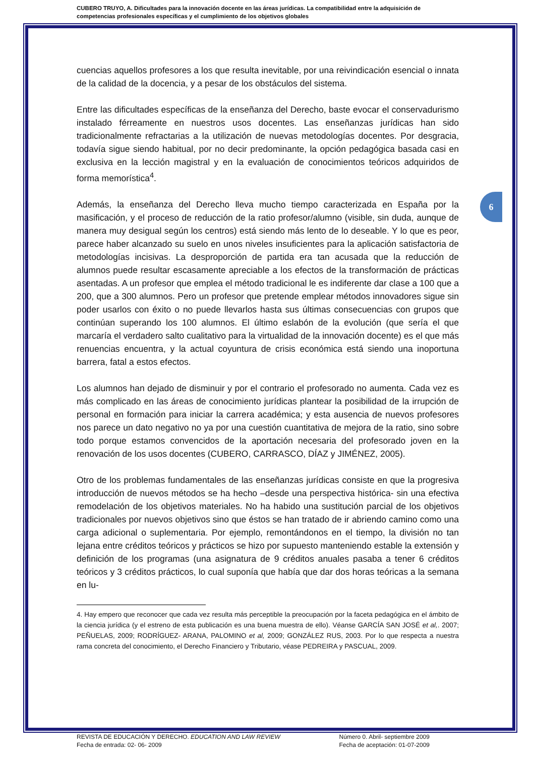CUBERO TRUYO, A. Dificultades para la innovación docente en las áreas jurídicas. La compatibilidad entre la adquisición de competencias profesionales específicas y el cumplimiento de los objetivos globales
6
cuencias aquellos profesores a los que resulta inevitable, por una reivindicación esencial o innata de la calidad de la docencia, y a pesar de los obstáculos del sistema.
Entre las dificultades específicas de la enseñanza del Derecho, baste evocar el conservadurismo instalado férreamente en nuestros usos docentes. Las enseñanzas jurídicas han sido tradicionalmente refractarias a la utilización de nuevas metodologías docentes. Por desgracia, todavía sigue siendo habitual, por no decir predominante, la opción pedagógica basada casi en exclusiva en la lección magistral y en la evaluación de conocimientos teóricos adquiridos de forma memorística<sup>4</sup>.
Además, la enseñanza del Derecho lleva mucho tiempo caracterizada en España por la masificación, y el proceso de reducción de la ratio profesor/alumno (visible, sin duda, aunque de manera muy desigual según los centros) está siendo más lento de lo deseable. Y lo que es peor, parece haber alcanzado su suelo en unos niveles insuficientes para la aplicación satisfactoria de metodologías incisivas. La desproporción de partida era tan acusada que la reducción de alumnos puede resultar escasamente apreciable a los efectos de la transformación de prácticas asentadas. A un profesor que emplea el método tradicional le es indiferente dar clase a 100 que a 200, que a 300 alumnos. Pero un profesor que pretende emplear métodos innovadores sigue sin poder usarlos con éxito o no puede llevarlos hasta sus últimas consecuencias con grupos que continúan superando los 100 alumnos. El último eslabón de la evolución (que sería el que marcaría el verdadero salto cualitativo para la virtualidad de la innovación docente) es el que más renuencias encuentra, y la actual coyuntura de crisis económica está siendo una inoportuna barrera, fatal a estos efectos.
Los alumnos han dejado de disminuir y por el contrario el profesorado no aumenta. Cada vez es más complicado en las áreas de conocimiento jurídicas plantear la posibilidad de la irrupción de personal en formación para iniciar la carrera académica; y esta ausencia de nuevos profesores nos parece un dato negativo no ya por una cuestión cuantitativa de mejora de la ratio, sino sobre todo porque estamos convencidos de la aportación necesaria del profesorado joven en la renovación de los usos docentes (CUBERO, CARRASCO, DÍAZ y JIMÉNEZ, 2005).
Otro de los problemas fundamentales de las enseñanzas jurídicas consiste en que la progresiva introducción de nuevos métodos se ha hecho –desde una perspectiva histórica- sin una efectiva remodelación de los objetivos materiales. No ha habido una sustitución parcial de los objetivos tradicionales por nuevos objetivos sino que éstos se han tratado de ir abriendo camino como una carga adicional o suplementaria. Por ejemplo, remontándonos en el tiempo, la división no tan lejana entre créditos teóricos y prácticos se hizo por supuesto manteniendo estable la extensión y definición de los programas (una asignatura de 9 créditos anuales pasaba a tener 6 créditos teóricos y 3 créditos prácticos, lo cual suponía que había que dar dos horas teóricas a la semana en lu-
4. Hay empero que reconocer que cada vez resulta más perceptible la preocupación por la faceta pedagógica en el ámbito de la ciencia jurídica (y el estreno de esta publicación es una buena muestra de ello). Véanse GARCÍA SAN JOSÉ et al,. 2007; PEÑUELAS, 2009; RODRÍGUEZ- ARANA, PALOMINO et al, 2009; GONZÁLEZ RUS, 2003. Por lo que respecta a nuestra rama concreta del conocimiento, el Derecho Financiero y Tributario, véase PEDREIRA y PASCUAL, 2009.
REVISTA DE EDUCACIÓN Y DERECHO. EDUCATION AND LAW REVIEW
Fecha de entrada: 02- 06- 2009
Número 0. Abril- septiembre 2009
Fecha de aceptación: 01-07-2009